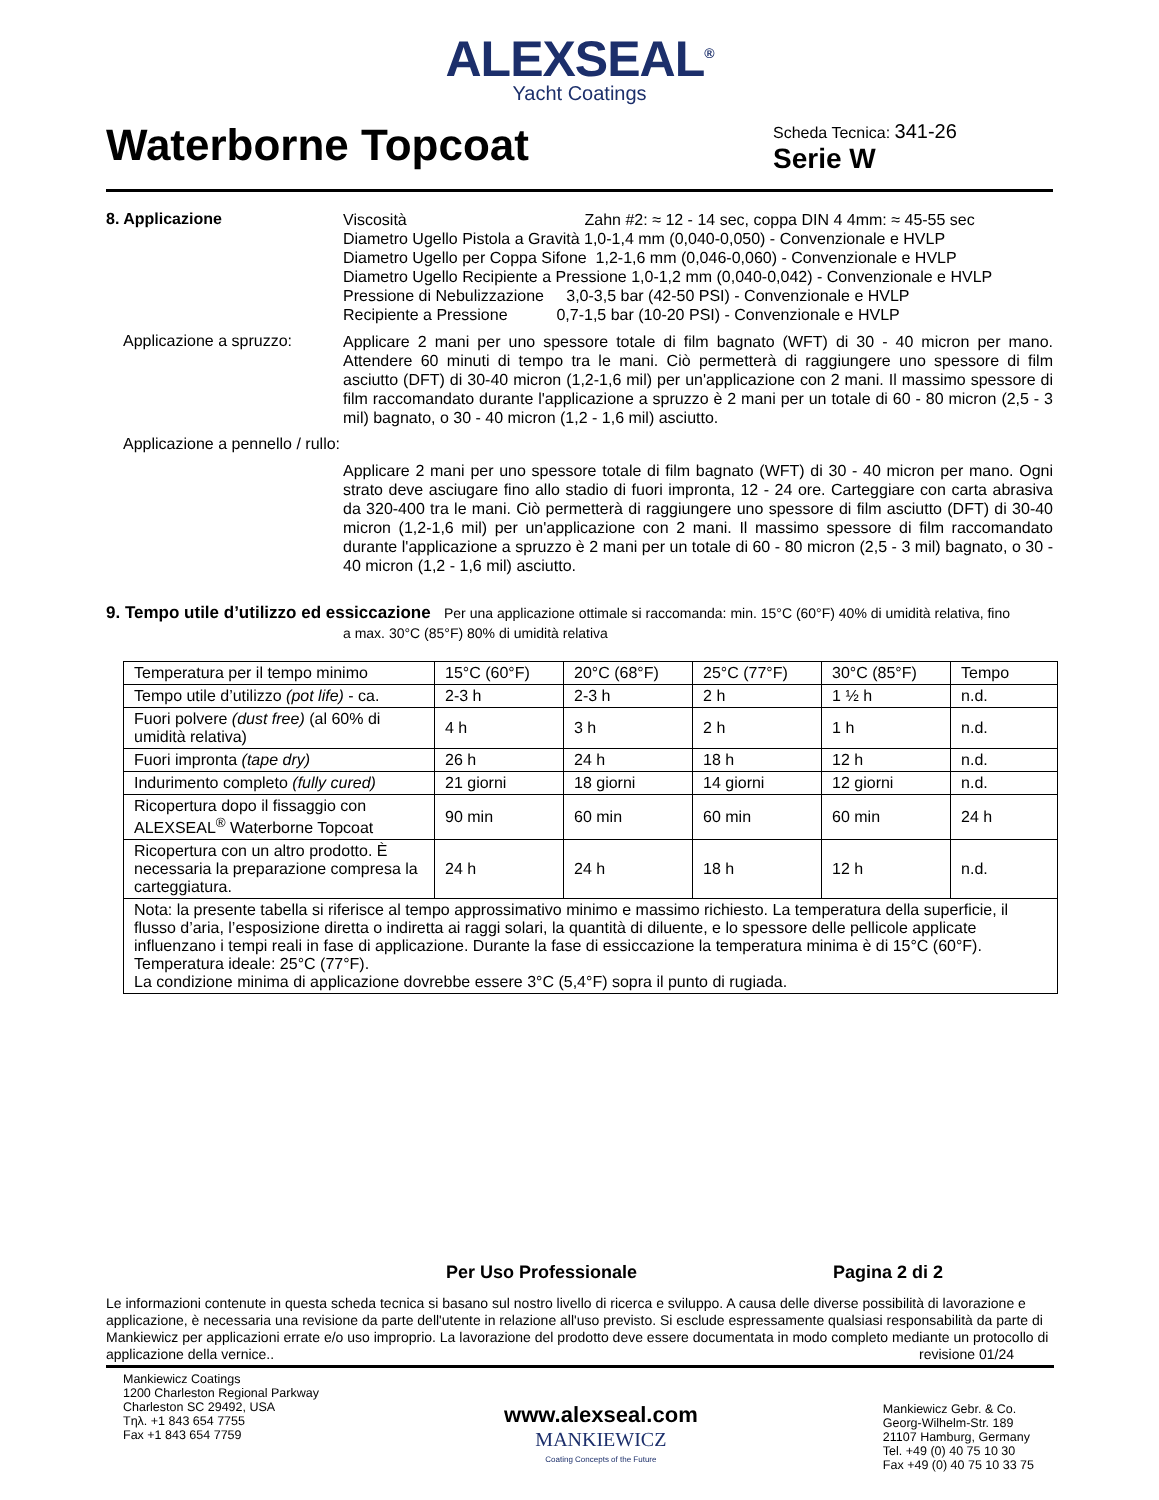ALEXSEAL<sup>®</sup>
Yacht Coatings
Waterborne Topcoat
Scheda Tecnica: 341-26
Serie W
8. Applicazione
Viscosità Zahn #2: ≈ 12 - 14 sec, coppa DIN 4 4mm: ≈ 45-55 sec
Diametro Ugello Pistola a Gravità 1,0-1,4 mm (0,040-0,050) - Convenzionale e HVLP
Diametro Ugello per Coppa Sifone 1,2-1,6 mm (0,046-0,060) - Convenzionale e HVLP
Diametro Ugello Recipiente a Pressione 1,0-1,2 mm (0,040-0,042) - Convenzionale e HVLP
Pressione di Nebulizzazione 3,0-3,5 bar (42-50 PSI) - Convenzionale e HVLP
Recipiente a Pressione 0,7-1,5 bar (10-20 PSI) - Convenzionale e HVLP
Applicazione a spruzzo:
Applicare 2 mani per uno spessore totale di film bagnato (WFT) di 30 - 40 micron per mano. Attendere 60 minuti di tempo tra le mani. Ciò permetterà di raggiungere uno spessore di film asciutto (DFT) di 30-40 micron (1,2-1,6 mil) per un'applicazione con 2 mani. Il massimo spessore di film raccomandato durante l'applicazione a spruzzo è 2 mani per un totale di 60 - 80 micron (2,5 - 3 mil) bagnato, o 30 - 40 micron (1,2 - 1,6 mil) asciutto.
Applicazione a pennello / rullo:
Applicare 2 mani per uno spessore totale di film bagnato (WFT) di 30 - 40 micron per mano. Ogni strato deve asciugare fino allo stadio di fuori impronta, 12 - 24 ore. Carteggiare con carta abrasiva da 320-400 tra le mani. Ciò permetterà di raggiungere uno spessore di film asciutto (DFT) di 30-40 micron (1,2-1,6 mil) per un'applicazione con 2 mani. Il massimo spessore di film raccomandato durante l'applicazione a spruzzo è 2 mani per un totale di 60 - 80 micron (2,5 - 3 mil) bagnato, o 30 - 40 micron (1,2 - 1,6 mil) asciutto.
9. Tempo utile d’utilizzo ed essiccazione Per una applicazione ottimale si raccomanda: min. 15°C (60°F) 40% di umidità relativa, fino
a max. 30°C (85°F) 80% di umidità relativa
| Temperatura per il tempo minimo | 15°C (60°F) | 20°C (68°F) | 25°C (77°F) | 30°C (85°F) | Tempo |
| Tempo utile d’utilizzo (pot life) - ca. | 2-3 h | 2-3 h | 2 h | 1 ½ h | n.d. |
| Fuori polvere (dust free) (al 60% di umidità relativa) | 4 h | 3 h | 2 h | 1 h | n.d. |
| Fuori impronta (tape dry) | 26 h | 24 h | 18 h | 12 h | n.d. |
| Indurimento completo (fully cured) | 21 giorni | 18 giorni | 14 giorni | 12 giorni | n.d. |
| Ricopertura dopo il fissaggio con ALEXSEAL<sup>®</sup> Waterborne Topcoat | 90 min | 60 min | 60 min | 60 min | 24 h |
| Ricopertura con un altro prodotto. È necessaria la preparazione compresa la carteggiatura. | 24 h | 24 h | 18 h | 12 h | n.d. |
| Nota: la presente tabella si riferisce al tempo approssimativo minimo e massimo richiesto. La temperatura della superficie, il flusso d’aria, l’esposizione diretta o indiretta ai raggi solari, la quantità di diluente, e lo spessore delle pellicole applicate influenzano i tempi reali in fase di applicazione. Durante la fase di essiccazione la temperatura minima è di 15°C (60°F). Temperatura ideale: 25°C (77°F). La condizione minima di applicazione dovrebbe essere 3°C (5,4°F) sopra il punto di rugiada. | | | | | |
Per Uso Professionale Pagina 2 di 2
Le informazioni contenute in questa scheda tecnica si basano sul nostro livello di ricerca e sviluppo. A causa delle diverse possibilità di lavorazione e applicazione, è necessaria una revisione da parte dell'utente in relazione all'uso previsto. Si esclude espressamente qualsiasi responsabilità da parte di Mankiewicz per applicazioni errate e/o uso improprio. La lavorazione del prodotto deve essere documentata in modo completo mediante un protocollo di applicazione della vernice.. revisione 01/24
Mankiewicz Coatings
1200 Charleston Regional Parkway
Charleston SC 29492, USA
Tηλ. +1 843 654 7755
Fax +1 843 654 7759
www.alexseal.com
MANKIEWICZ
Coating Concepts of the Future
Mankiewicz Gebr. & Co.
Georg-Wilhelm-Str. 189
21107 Hamburg, Germany
Tel. +49 (0) 40 75 10 30
Fax +49 (0) 40 75 10 33 75